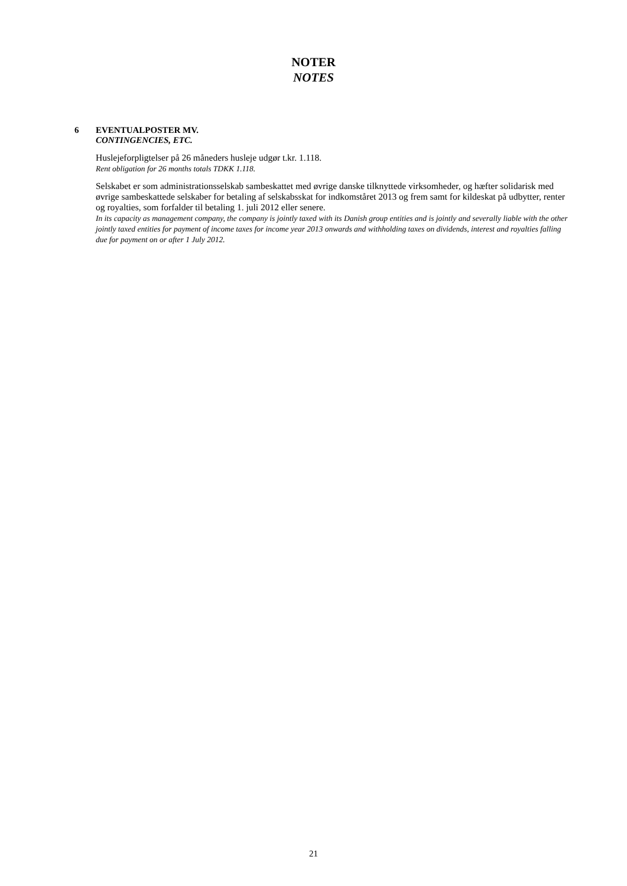NOTER
NOTES
6
EVENTUALPOSTER MV.
CONTINGENCIES, ETC.
Huslejeforpligtelser på 26 måneders husleje udgør t.kr. 1.118.
Rent obligation for 26 months totals TDKK 1.118.
Selskabet er som administrationsselskab sambeskattet med øvrige danske tilknyttede virksomheder, og hæfter solidarisk med øvrige sambeskattede selskaber for betaling af selskabsskat for indkomståret 2013 og frem samt for kildeskat på udbytter, renter og royalties, som forfalder til betaling 1. juli 2012 eller senere.
In its capacity as management company, the company is jointly taxed with its Danish group entities and is jointly and severally liable with the other jointly taxed entities for payment of income taxes for income year 2013 onwards and withholding taxes on dividends, interest and royalties falling due for payment on or after 1 July 2012.
21